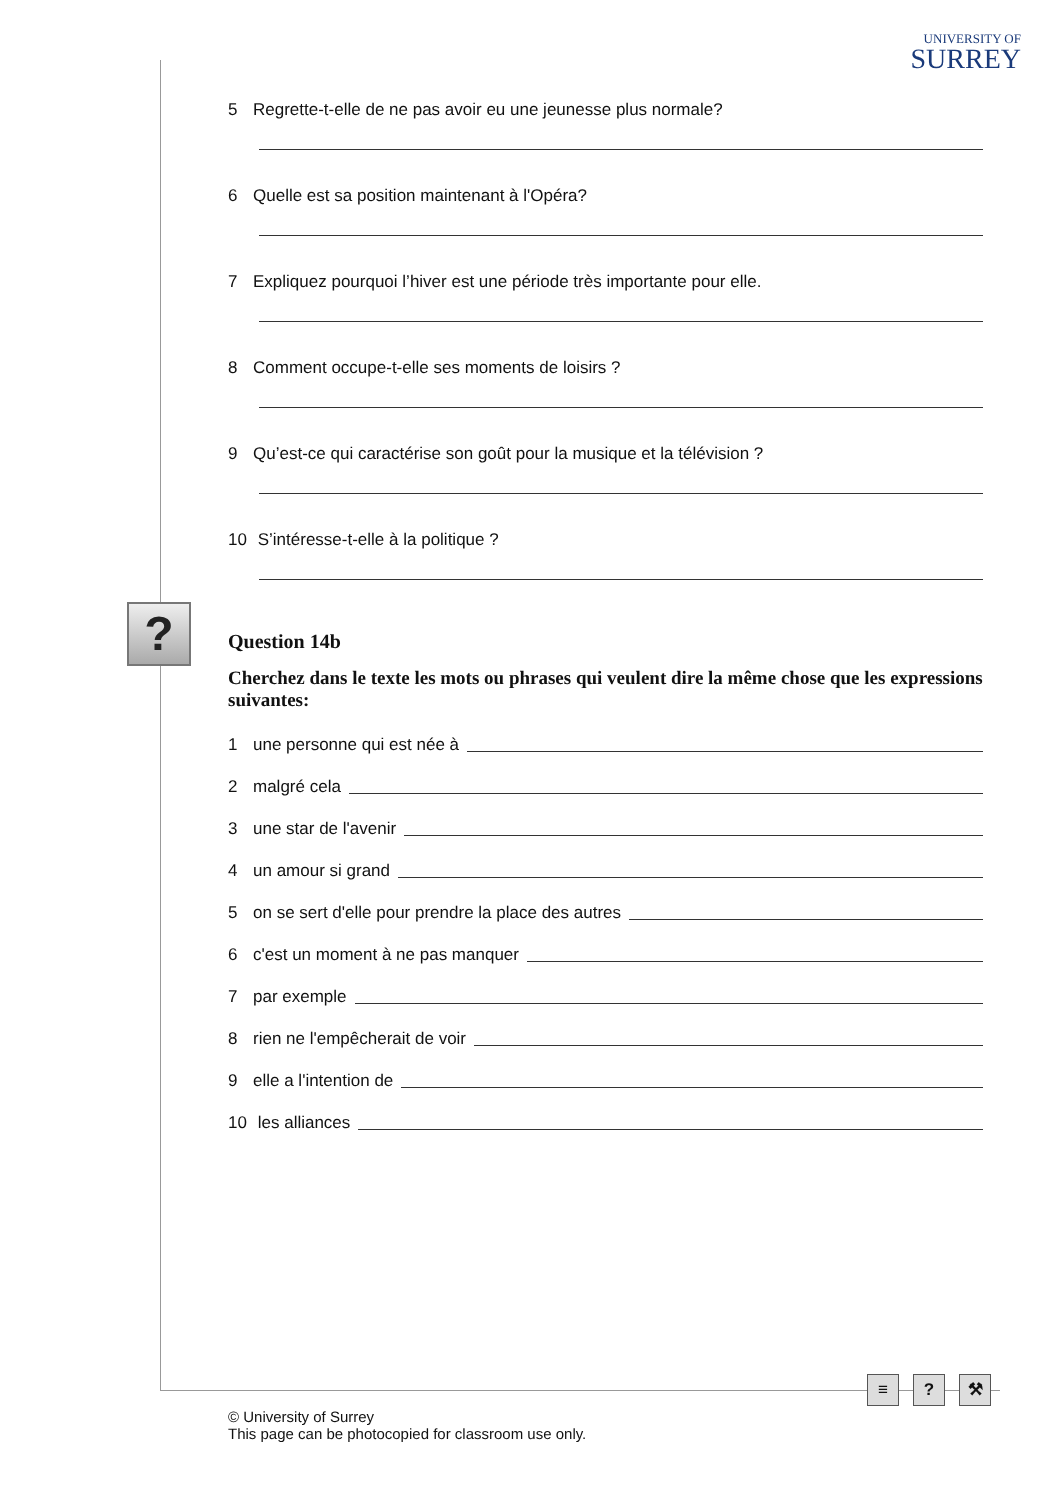UNIVERSITY OF
SURREY
?
5 Regrette-t-elle de ne pas avoir eu une jeunesse plus normale?
6 Quelle est sa position maintenant à l'Opéra?
7 Expliquez pourquoi l’hiver est une période très importante pour elle.
8 Comment occupe-t-elle ses moments de loisirs ?
9 Qu’est-ce qui caractérise son goût pour la musique et la télévision ?
10 S’intéresse-t-elle à la politique ?
Question 14b
Cherchez dans le texte les mots ou phrases qui veulent dire la même chose que les expressions suivantes:
1 une personne qui est née à
2 malgré cela
3 une star de l'avenir
4 un amour si grand
5 on se sert d'elle pour prendre la place des autres
6 c'est un moment à ne pas manquer
7 par exemple
8 rien ne l'empêcherait de voir
9 elle a l'intention de
10 les alliances
≡? ⚒
© University of Surrey
This page can be photocopied for classroom use only.